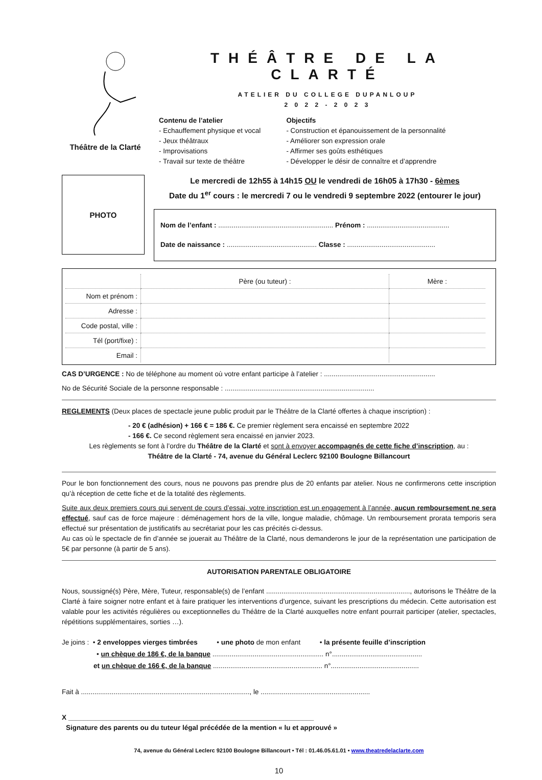Théâtre de la Clarté
THÉÂTRE DE LA CLARTÉ
ATELIER DU COLLEGE DUPANLOUP
2 0 2 2 - 2 0 2 3
Contenu de l’atelier
- Echauffement physique et vocal
- Jeux théâtraux
- Improvisations
- Travail sur texte de théâtre
Objectifs
- Construction et épanouissement de la personnalité
- Améliorer son expression orale
- Affirmer ses goûts esthétiques
- Développer le désir de connaître et d’apprendre
PHOTO
Le mercredi de 12h55 à 14h15 OU le vendredi de 16h05 à 17h30 - 6èmes
Date du 1<sup>er</sup> cours : le mercredi 7 ou le vendredi 9 septembre 2022 (entourer le jour)
Nom de l’enfant : ............................................................ Prénom : ...........................................
Date de naissance : ............................................... Classe : ..............................................
| | Père (ou tuteur) : | Mère : |
| --- | --- | --- |
| Nom et prénom : | | |
| Adresse : | | |
| Code postal, ville : | | |
| Tél (port/fixe) : | | |
| Email : | | |
CAS D’URGENCE : No de téléphone au moment où votre enfant participe à l’atelier : ..........................................................
No de Sécurité Sociale de la personne responsable : ..............................................................................
REGLEMENTS (Deux places de spectacle jeune public produit par le Théâtre de la Clarté offertes à chaque inscription) :
- 20 € (adhésion) + 166 € = 186 €. Ce premier règlement sera encaissé en septembre 2022
- 166 €. Ce second règlement sera encaissé en janvier 2023.
Les règlements se font à l’ordre du Théâtre de la Clarté et sont à envoyer accompagnés de cette fiche d’inscription, au :
Théâtre de la Clarté - 74, avenue du Général Leclerc 92100 Boulogne Billancourt
Pour le bon fonctionnement des cours, nous ne pouvons pas prendre plus de 20 enfants par atelier. Nous ne confirmerons cette inscription qu’à réception de cette fiche et de la totalité des règlements.
Suite aux deux premiers cours qui servent de cours d’essai, votre inscription est un engagement à l’année, aucun remboursement ne sera effectué, sauf cas de force majeure : déménagement hors de la ville, longue maladie, chômage. Un remboursement prorata temporis sera effectué sur présentation de justificatifs au secrétariat pour les cas précités ci-dessus.
Au cas où le spectacle de fin d’année se jouerait au Théâtre de la Clarté, nous demanderons le jour de la représentation une participation de 5€ par personne (à partir de 5 ans).
AUTORISATION PARENTALE OBLIGATOIRE
Nous, soussigné(s) Père, Mère, Tuteur, responsable(s) de l’enfant ..........................................................................., autorisons le Théâtre de la Clarté à faire soigner notre enfant et à faire pratiquer les interventions d’urgence, suivant les prescriptions du médecin. Cette autorisation est valable pour les activités régulières ou exceptionnelles du Théâtre de la Clarté auxquelles notre enfant pourrait participer (atelier, spectacles, répétitions supplémentaires, sorties …).
Je joins : • 2 enveloppes vierges timbrées • une photo de mon enfant • la présente feuille d’inscription
• un chèque de 186 €, de la banque .......................................................... n°...............................................
et un chèque de 166 €, de la banque ......................................................... n°..............................................
Fait à ........................................................................................, le .........................................................
X ________________________________________________________________
Signature des parents ou du tuteur légal précédée de la mention « lu et approuvé »
74, avenue du Général Leclerc 92100 Boulogne Billancourt • Tél : 01.46.05.61.01 • www.theatredelaclarte.com
10